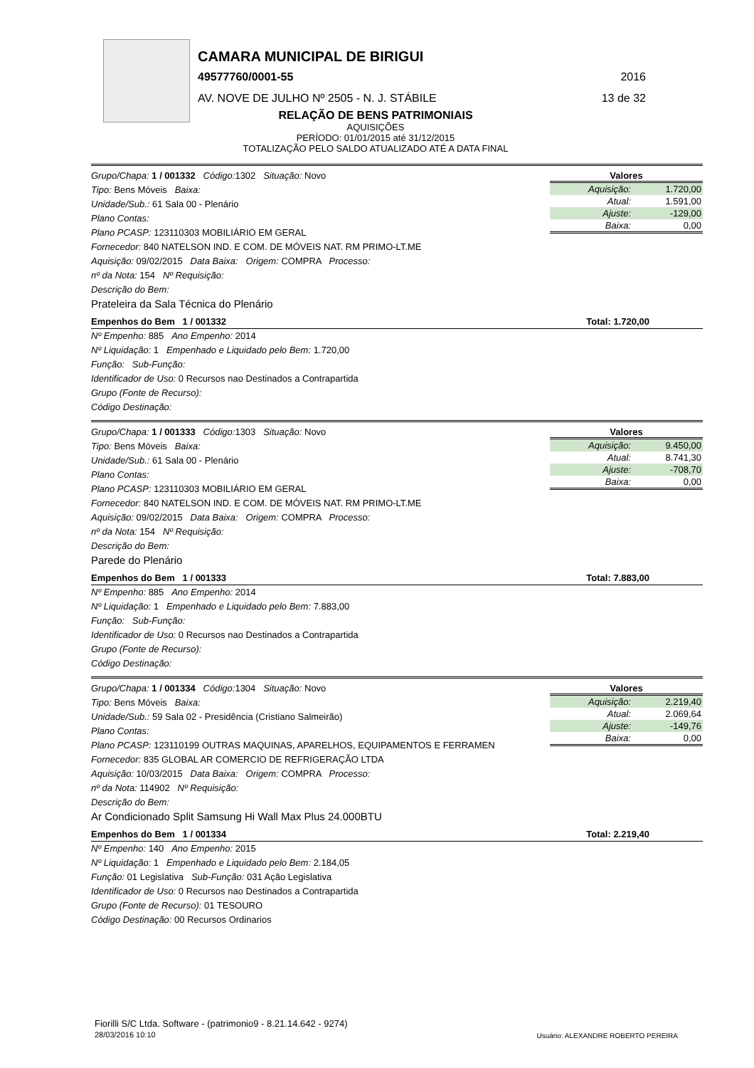CAMARA MUNICIPAL DE BIRIGUI
49577760/0001-55 2016
AV. NOVE DE JULHO Nº 2505 - N. J. STÁBILE 13 de 32
RELAÇÃO DE BENS PATRIMONIAIS
AQUISIÇÕES
PERÍODO: 01/01/2015 até 31/12/2015
TOTALIZAÇÃO PELO SALDO ATUALIZADO ATÉ A DATA FINAL
Grupo/Chapa: 1 / 001332 Código: 1302 Situação: Novo
Tipo: Bens Móveis Baixa:
Unidade/Sub.: 61 Sala 00 - Plenário
Plano Contas:
Plano PCASP: 123110303 MOBILIÁRIO EM GERAL
Fornecedor: 840 NATELSON IND. E COM. DE MÓVEIS NAT. RM PRIMO-LT.ME
Aquisição: 09/02/2015 Data Baixa: Origem: COMPRA Processo:
nº da Nota: 154 Nº Requisição:
Descrição do Bem:
Prateleira da Sala Técnica do Plenário
Valores
| Aquisição: | 1.720,00 |
| Atual: | 1.591,00 |
| Ajuste: | -129,00 |
| Baixa: | 0,00 |
Empenhos do Bem 1 / 001332 Total: 1.720,00
Nº Empenho: 885 Ano Empenho: 2014
Nº Liquidação: 1 Empenhado e Liquidado pelo Bem: 1.720,00
Função: Sub-Função:
Identificador de Uso: 0 Recursos nao Destinados a Contrapartida
Grupo (Fonte de Recurso):
Código Destinação:
Grupo/Chapa: 1 / 001333 Código: 1303 Situação: Novo
Tipo: Bens Móveis Baixa:
Unidade/Sub.: 61 Sala 00 - Plenário
Plano Contas:
Plano PCASP: 123110303 MOBILIÁRIO EM GERAL
Fornecedor: 840 NATELSON IND. E COM. DE MÓVEIS NAT. RM PRIMO-LT.ME
Aquisição: 09/02/2015 Data Baixa: Origem: COMPRA Processo:
nº da Nota: 154 Nº Requisição:
Descrição do Bem:
Parede do Plenário
Valores
| Aquisição: | 9.450,00 |
| Atual: | 8.741,30 |
| Ajuste: | -708,70 |
| Baixa: | 0,00 |
Empenhos do Bem 1 / 001333 Total: 7.883,00
Nº Empenho: 885 Ano Empenho: 2014
Nº Liquidação: 1 Empenhado e Liquidado pelo Bem: 7.883,00
Função: Sub-Função:
Identificador de Uso: 0 Recursos nao Destinados a Contrapartida
Grupo (Fonte de Recurso):
Código Destinação:
Grupo/Chapa: 1 / 001334 Código: 1304 Situação: Novo
Tipo: Bens Móveis Baixa:
Unidade/Sub.: 59 Sala 02 - Presidência (Cristiano Salmeirão)
Plano Contas:
Plano PCASP: 123110199 OUTRAS MAQUINAS, APARELHOS, EQUIPAMENTOS E FERRAMEN
Fornecedor: 835 GLOBAL AR COMERCIO DE REFRIGERAÇÃO LTDA
Aquisição: 10/03/2015 Data Baixa: Origem: COMPRA Processo:
nº da Nota: 114902 Nº Requisição:
Descrição do Bem:
Ar Condicionado Split Samsung Hi Wall Max Plus 24.000BTU
Valores
| Aquisição: | 2.219,40 |
| Atual: | 2.069,64 |
| Ajuste: | -149,76 |
| Baixa: | 0,00 |
Empenhos do Bem 1 / 001334 Total: 2.219,40
Nº Empenho: 140 Ano Empenho: 2015
Nº Liquidação: 1 Empenhado e Liquidado pelo Bem: 2.184,05
Função: 01 Legislativa Sub-Função: 031 Ação Legislativa
Identificador de Uso: 0 Recursos nao Destinados a Contrapartida
Grupo (Fonte de Recurso): 01 TESOURO
Código Destinação: 00 Recursos Ordinarios
Fiorilli S/C Ltda. Software - (patrimonio9 - 8.21.14.642 - 9274)
28/03/2016 10:10
Usuário: ALEXANDRE ROBERTO PEREIRA